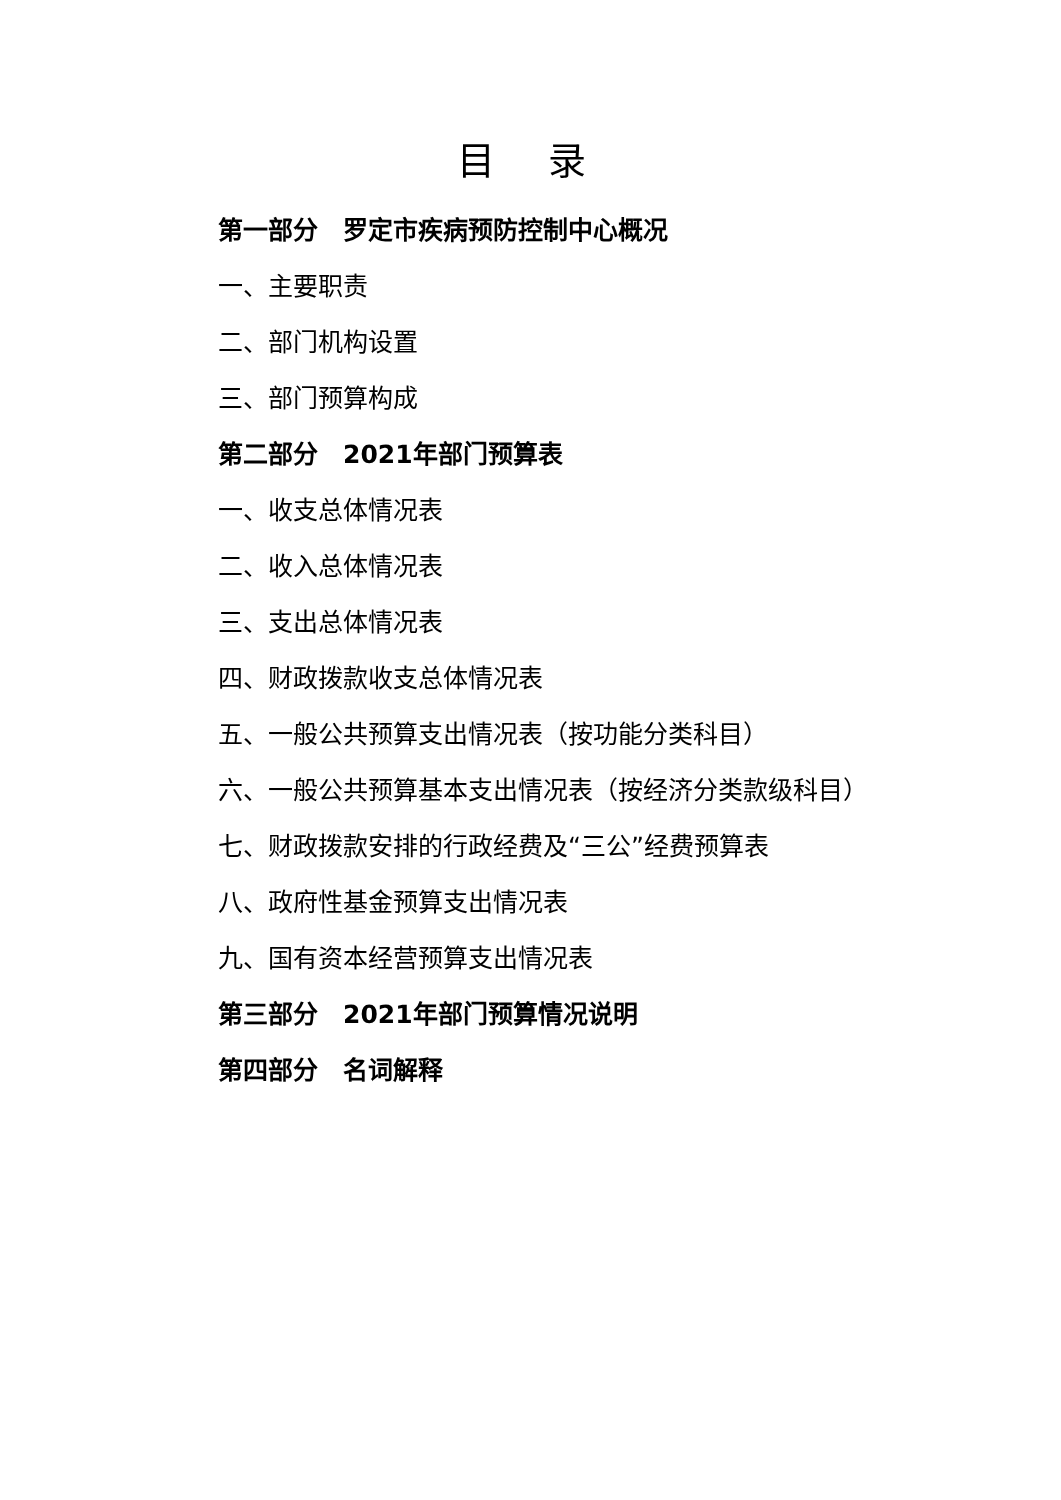目 录
第一部分　罗定市疾病预防控制中心概况
一、主要职责
二、部门机构设置
三、部门预算构成
第二部分　2021年部门预算表
一、收支总体情况表
二、收入总体情况表
三、支出总体情况表
四、财政拨款收支总体情况表
五、一般公共预算支出情况表（按功能分类科目）
六、一般公共预算基本支出情况表（按经济分类款级科目）
七、财政拨款安排的行政经费及“三公”经费预算表
八、政府性基金预算支出情况表
九、国有资本经营预算支出情况表
第三部分　2021年部门预算情况说明
第四部分　名词解释